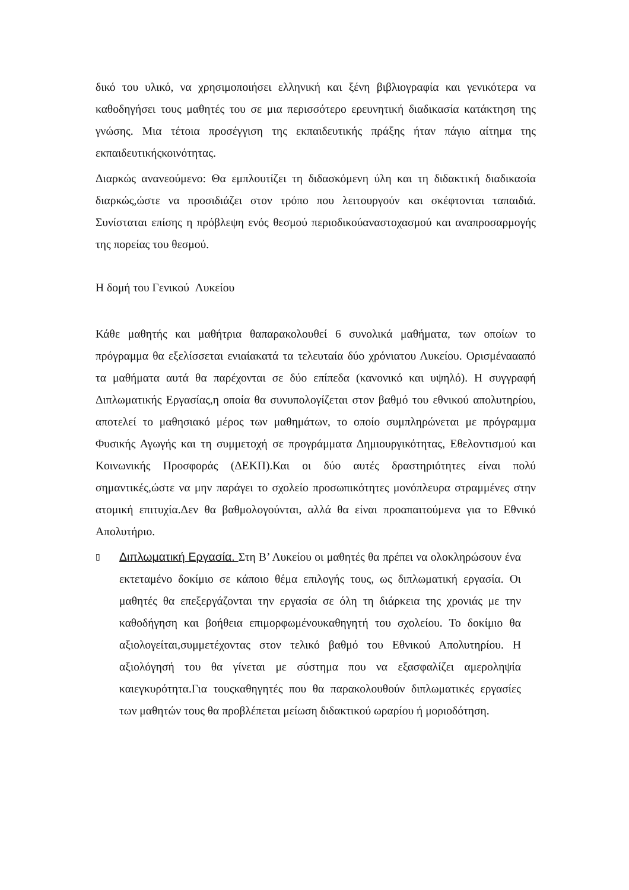δικό του υλικό, να χρησιμοποιήσει ελληνική και ξένη βιβλιογραφία και γενικότερα να καθοδηγήσει τους μαθητές του σε μια περισσότερο ερευνητική διαδικασία κατάκτηση της γνώσης. Μια τέτοια προσέγγιση της εκπαιδευτικής πράξης ήταν πάγιο αίτημα της εκπαιδευτικήςκοινότητας.
Διαρκώς ανανεούμενο: Θα εμπλουτίζει τη διδασκόμενη ύλη και τη διδακτική διαδικασία διαρκώς,ώστε να προσιδιάζει στον τρόπο που λειτουργούν και σκέφτονται ταπαιδιά. Συνίσταται επίσης η πρόβλεψη ενός θεσμού περιοδικούαναστοχασμού και αναπροσαρμογής της πορείας του θεσμού.
Η δομή του Γενικού Λυκείου
Κάθε μαθητής και μαθήτρια θαπαρακολουθεί 6 συνολικά μαθήματα, των οποίων το πρόγραμμα θα εξελίσσεται ενιαίακατά τα τελευταία δύο χρόνιατου Λυκείου. Ορισμέναααπό τα μαθήματα αυτά θα παρέχονται σε δύο επίπεδα (κανονικό και υψηλό). Η συγγραφή Διπλωματικής Εργασίας,η οποία θα συνυπολογίζεται στον βαθμό του εθνικού απολυτηρίου, αποτελεί το μαθησιακό μέρος των μαθημάτων, το οποίο συμπληρώνεται με πρόγραμμα Φυσικής Αγωγής και τη συμμετοχή σε προγράμματα Δημιουργικότητας, Εθελοντισμού και Κοινωνικής Προσφοράς (ΔΕΚΠ).Και οι δύο αυτές δραστηριότητες είναι πολύ σημαντικές,ώστε να μην παράγει το σχολείο προσωπικότητες μονόπλευρα στραμμένες στην ατομική επιτυχία.Δεν θα βαθμολογούνται, αλλά θα είναι προαπαιτούμενα για το Εθνικό Απολυτήριο.
▯
Διπλωματική Εργασία. Στη Β’ Λυκείου οι μαθητές θα πρέπει να ολοκληρώσουν ένα εκτεταμένο δοκίμιο σε κάποιο θέμα επιλογής τους, ως διπλωματική εργασία. Οι μαθητές θα επεξεργάζονται την εργασία σε όλη τη διάρκεια της χρονιάς με την καθοδήγηση και βοήθεια επιμορφωμένουκαθηγητή του σχολείου. Το δοκίμιο θα αξιολογείται,συμμετέχοντας στον τελικό βαθμό του Εθνικού Απολυτηρίου. Η αξιολόγησή του θα γίνεται με σύστημα που να εξασφαλίζει αμεροληψία καιεγκυρότητα.Για τουςκαθηγητές που θα παρακολουθούν διπλωματικές εργασίες των μαθητών τους θα προβλέπεται μείωση διδακτικού ωραρίου ή μοριοδότηση.